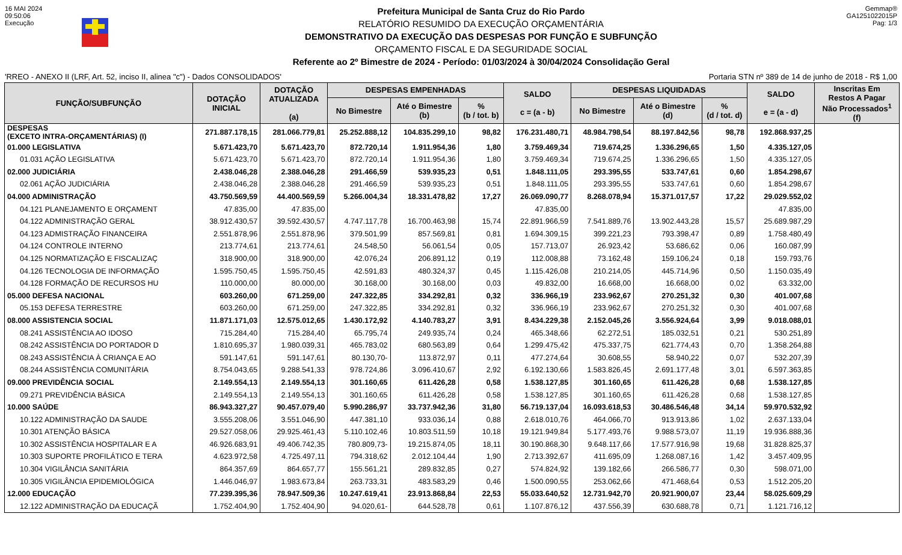16 MAI 2024
09:50:06
Execução
Prefeitura Municipal de Santa Cruz do Rio Pardo
RELATÓRIO RESUMIDO DA EXECUÇÃO ORÇAMENTÁRIA
DEMONSTRATIVO DA EXECUÇÃO DAS DESPESAS POR FUNÇÃO E SUBFUNÇÃO
ORÇAMENTO FISCAL E DA SEGURIDADE SOCIAL
Referente ao 2º Bimestre de 2024 - Período: 01/03/2024 à 30/04/2024 Consolidação Geral
Gemmap®
GA1251022015P
Pag: 1/3
'RREO - ANEXO II (LRF, Art. 52, inciso II, alinea "c") - Dados CONSOLIDADOS' Portaria STN nº 389 de 14 de junho de 2018 - R$ 1,00
| FUNÇÃO/SUBFUNÇÃO | DOTAÇÃO INICIAL | DOTAÇÃO ATUALIZADA (a) | DESPESAS EMPENHADAS | | | SALDO c = (a - b) | DESPESAS LIQUIDADAS | | | SALDO e = (a - d) | Inscritas Em Restos A Pagar Não Processados<sup>1</sup> (f) |
| --- | --- | --- | --- | --- | --- | --- | --- | --- | --- | --- | --- |
| | | | No Bimestre | Até o Bimestre (b) | % (b / tot. b) | | No Bimestre | Até o Bimestre (d) | % (d / tot. d) | | |
| DESPESAS (EXCETO INTRA-ORÇAMENTÁRIAS) (I) | 271.887.178,15 | 281.066.779,81 | 25.252.888,12 | 104.835.299,10 | 98,82 | 176.231.480,71 | 48.984.798,54 | 88.197.842,56 | 98,78 | 192.868.937,25 | |
| 01.000 LEGISLATIVA | 5.671.423,70 | 5.671.423,70 | 872.720,14 | 1.911.954,36 | 1,80 | 3.759.469,34 | 719.674,25 | 1.336.296,65 | 1,50 | 4.335.127,05 | |
| 01.031 AÇÃO LEGISLATIVA | 5.671.423,70 | 5.671.423,70 | 872.720,14 | 1.911.954,36 | 1,80 | 3.759.469,34 | 719.674,25 | 1.336.296,65 | 1,50 | 4.335.127,05 | |
| 02.000 JUDICIÁRIA | 2.438.046,28 | 2.388.046,28 | 291.466,59 | 539.935,23 | 0,51 | 1.848.111,05 | 293.395,55 | 533.747,61 | 0,60 | 1.854.298,67 | |
| 02.061 AÇÃO JUDICIÁRIA | 2.438.046,28 | 2.388.046,28 | 291.466,59 | 539.935,23 | 0,51 | 1.848.111,05 | 293.395,55 | 533.747,61 | 0,60 | 1.854.298,67 | |
| 04.000 ADMINISTRAÇÃO | 43.750.569,59 | 44.400.569,59 | 5.266.004,34 | 18.331.478,82 | 17,27 | 26.069.090,77 | 8.268.078,94 | 15.371.017,57 | 17,22 | 29.029.552,02 | |
| 04.121 PLANEJAMENTO E ORÇAMENT | 47.835,00 | 47.835,00 | | | | 47.835,00 | | | | 47.835,00 | |
| 04.122 ADMINISTRAÇÃO GERAL | 38.912.430,57 | 39.592.430,57 | 4.747.117,78 | 16.700.463,98 | 15,74 | 22.891.966,59 | 7.541.889,76 | 13.902.443,28 | 15,57 | 25.689.987,29 | |
| 04.123 ADMISTRAÇÃO FINANCEIRA | 2.551.878,96 | 2.551.878,96 | 379.501,99 | 857.569,81 | 0,81 | 1.694.309,15 | 399.221,23 | 793.398,47 | 0,89 | 1.758.480,49 | |
| 04.124 CONTROLE INTERNO | 213.774,61 | 213.774,61 | 24.548,50 | 56.061,54 | 0,05 | 157.713,07 | 26.923,42 | 53.686,62 | 0,06 | 160.087,99 | |
| 04.125 NORMATIZAÇÃO E FISCALIZAÇ | 318.900,00 | 318.900,00 | 42.076,24 | 206.891,12 | 0,19 | 112.008,88 | 73.162,48 | 159.106,24 | 0,18 | 159.793,76 | |
| 04.126 TECNOLOGIA DE INFORMAÇÃO | 1.595.750,45 | 1.595.750,45 | 42.591,83 | 480.324,37 | 0,45 | 1.115.426,08 | 210.214,05 | 445.714,96 | 0,50 | 1.150.035,49 | |
| 04.128 FORMAÇÃO DE RECURSOS HU | 110.000,00 | 80.000,00 | 30.168,00 | 30.168,00 | 0,03 | 49.832,00 | 16.668,00 | 16.668,00 | 0,02 | 63.332,00 | |
| 05.000 DEFESA NACIONAL | 603.260,00 | 671.259,00 | 247.322,85 | 334.292,81 | 0,32 | 336.966,19 | 233.962,67 | 270.251,32 | 0,30 | 401.007,68 | |
| 05.153 DEFESA TERRESTRE | 603.260,00 | 671.259,00 | 247.322,85 | 334.292,81 | 0,32 | 336.966,19 | 233.962,67 | 270.251,32 | 0,30 | 401.007,68 | |
| 08.000 ASSISTENCIA SOCIAL | 11.871.171,03 | 12.575.012,65 | 1.430.172,92 | 4.140.783,27 | 3,91 | 8.434.229,38 | 2.152.045,26 | 3.556.924,64 | 3,99 | 9.018.088,01 | |
| 08.241 ASSISTÊNCIA AO IDOSO | 715.284,40 | 715.284,40 | 65.795,74 | 249.935,74 | 0,24 | 465.348,66 | 62.272,51 | 185.032,51 | 0,21 | 530.251,89 | |
| 08.242 ASSISTÊNCIA DO PORTADOR D | 1.810.695,37 | 1.980.039,31 | 465.783,02 | 680.563,89 | 0,64 | 1.299.475,42 | 475.337,75 | 621.774,43 | 0,70 | 1.358.264,88 | |
| 08.243 ASSISTÊNCIA À CRIANÇA E AO | 591.147,61 | 591.147,61 | 80.130,70- | 113.872,97 | 0,11 | 477.274,64 | 30.608,55 | 58.940,22 | 0,07 | 532.207,39 | |
| 08.244 ASSISTÊNCIA COMUNITÁRIA | 8.754.043,65 | 9.288.541,33 | 978.724,86 | 3.096.410,67 | 2,92 | 6.192.130,66 | 1.583.826,45 | 2.691.177,48 | 3,01 | 6.597.363,85 | |
| 09.000 PREVIDÊNCIA SOCIAL | 2.149.554,13 | 2.149.554,13 | 301.160,65 | 611.426,28 | 0,58 | 1.538.127,85 | 301.160,65 | 611.426,28 | 0,68 | 1.538.127,85 | |
| 09.271 PREVIDÊNCIA BÁSICA | 2.149.554,13 | 2.149.554,13 | 301.160,65 | 611.426,28 | 0,58 | 1.538.127,85 | 301.160,65 | 611.426,28 | 0,68 | 1.538.127,85 | |
| 10.000 SAÚDE | 86.943.327,27 | 90.457.079,40 | 5.990.286,97 | 33.737.942,36 | 31,80 | 56.719.137,04 | 16.093.618,53 | 30.486.546,48 | 34,14 | 59.970.532,92 | |
| 10.122 ADMINISTRAÇÃO DA SAUDE | 3.555.208,06 | 3.551.046,90 | 447.381,10 | 933.036,14 | 0,88 | 2.618.010,76 | 464.066,70 | 913.913,86 | 1,02 | 2.637.133,04 | |
| 10.301 ATENÇÃO BÁSICA | 29.527.058,06 | 29.925.461,43 | 5.110.102,46 | 10.803.511,59 | 10,18 | 19.121.949,84 | 5.177.493,76 | 9.988.573,07 | 11,19 | 19.936.888,36 | |
| 10.302 ASSISTÊNCIA HOSPITALAR E A | 46.926.683,91 | 49.406.742,35 | 780.809,73- | 19.215.874,05 | 18,11 | 30.190.868,30 | 9.648.117,66 | 17.577.916,98 | 19,68 | 31.828.825,37 | |
| 10.303 SUPORTE PROFILÁTICO E TERA | 4.623.972,58 | 4.725.497,11 | 794.318,62 | 2.012.104,44 | 1,90 | 2.713.392,67 | 411.695,09 | 1.268.087,16 | 1,42 | 3.457.409,95 | |
| 10.304 VIGILÂNCIA SANITÁRIA | 864.357,69 | 864.657,77 | 155.561,21 | 289.832,85 | 0,27 | 574.824,92 | 139.182,66 | 266.586,77 | 0,30 | 598.071,00 | |
| 10.305 VIGILÂNCIA EPIDEMIOLÓGICA | 1.446.046,97 | 1.983.673,84 | 263.733,31 | 483.583,29 | 0,46 | 1.500.090,55 | 253.062,66 | 471.468,64 | 0,53 | 1.512.205,20 | |
| 12.000 EDUCAÇÃO | 77.239.395,36 | 78.947.509,36 | 10.247.619,41 | 23.913.868,84 | 22,53 | 55.033.640,52 | 12.731.942,70 | 20.921.900,07 | 23,44 | 58.025.609,29 | |
| 12.122 ADMINISTRAÇÃO DA EDUCAÇÃ | 1.752.404,90 | 1.752.404,90 | 94.020,61- | 644.528,78 | 0,61 | 1.107.876,12 | 437.556,39 | 630.688,78 | 0,71 | 1.121.716,12 | |